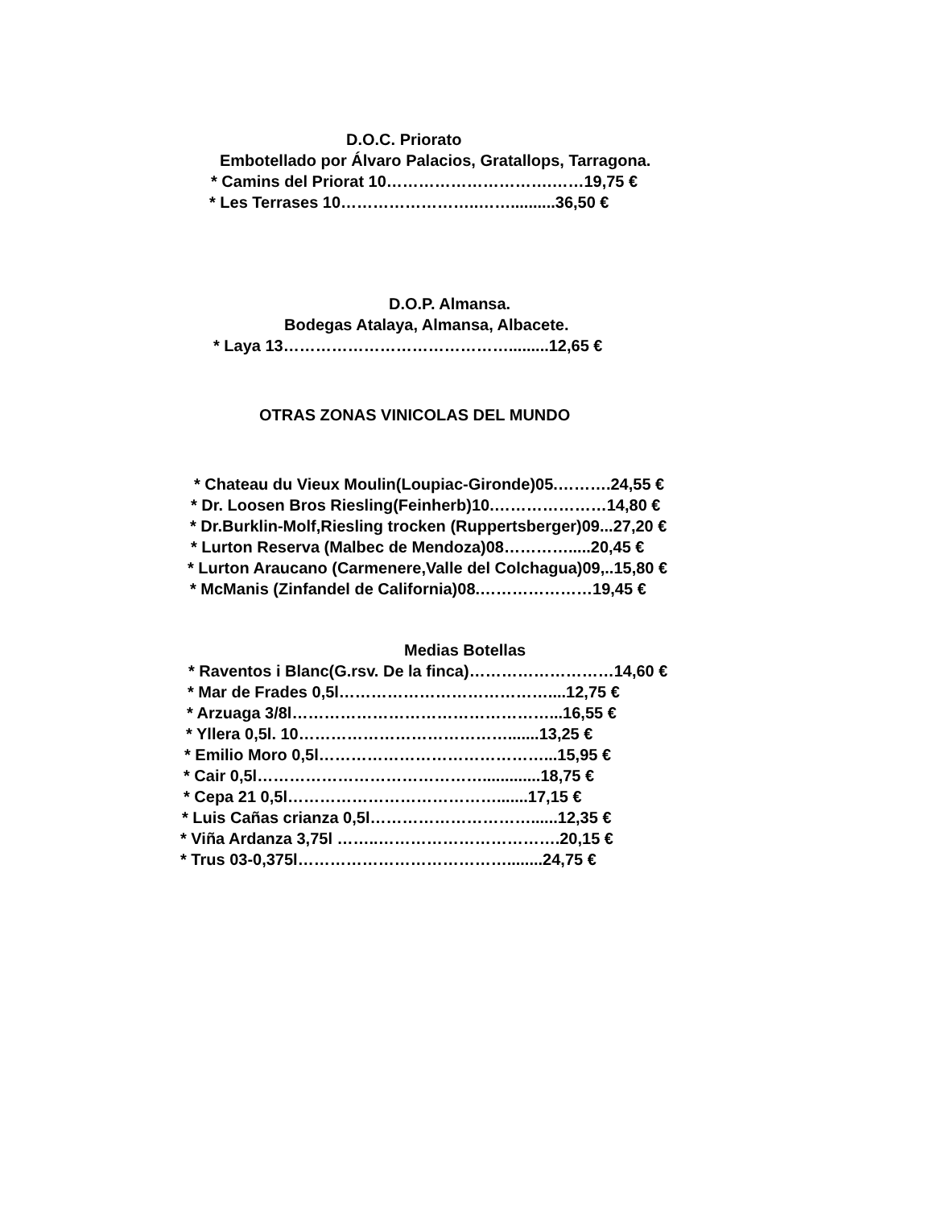D.O.C. Priorato
Embotellado por Álvaro Palacios, Gratallops, Tarragona.
* Camins del Priorat 10………………………….……19,75 €
* Les Terrases 10……………………..……..........36,50 €
D.O.P. Almansa.
Bodegas Atalaya, Almansa, Albacete.
* Laya 13…………………………………….........12,65 €
OTRAS ZONAS VINICOLAS DEL MUNDO
* Chateau du Vieux Moulin(Loupiac-Gironde)05.……….24,55 €
* Dr. Loosen Bros Riesling(Feinherb)10.…………………14,80 €
* Dr.Burklin-Molf,Riesling trocken (Ruppertsberger)09...27,20 €
* Lurton Reserva (Malbec de Mendoza)08………….....20,45 €
* Lurton Araucano (Carmenere,Valle del Colchagua)09,..15,80 €
* McManis (Zinfandel de California)08.…………………19,45 €
Medias Botellas
* Raventos i Blanc(G.rsv. De la finca)………………………14,60 €
* Mar de Frades 0,5l…………………………………....12,75 €
* Arzuaga 3/8l…………………………………………...16,55 €
* Yllera 0,5l. 10………………………………….......13,25 €
* Emilio Moro 0,5l……………………………………...15,95 €
* Cair 0,5l…………………………………….............18,75 €
* Cepa 21 0,5l………………………………….......17,15 €
* Luis Cañas crianza 0,5l…………………………......12,35 €
* Viña Ardanza 3,75l ……..…………………………….20,15 €
* Trus 03-0,375l…………………………………........24,75 €